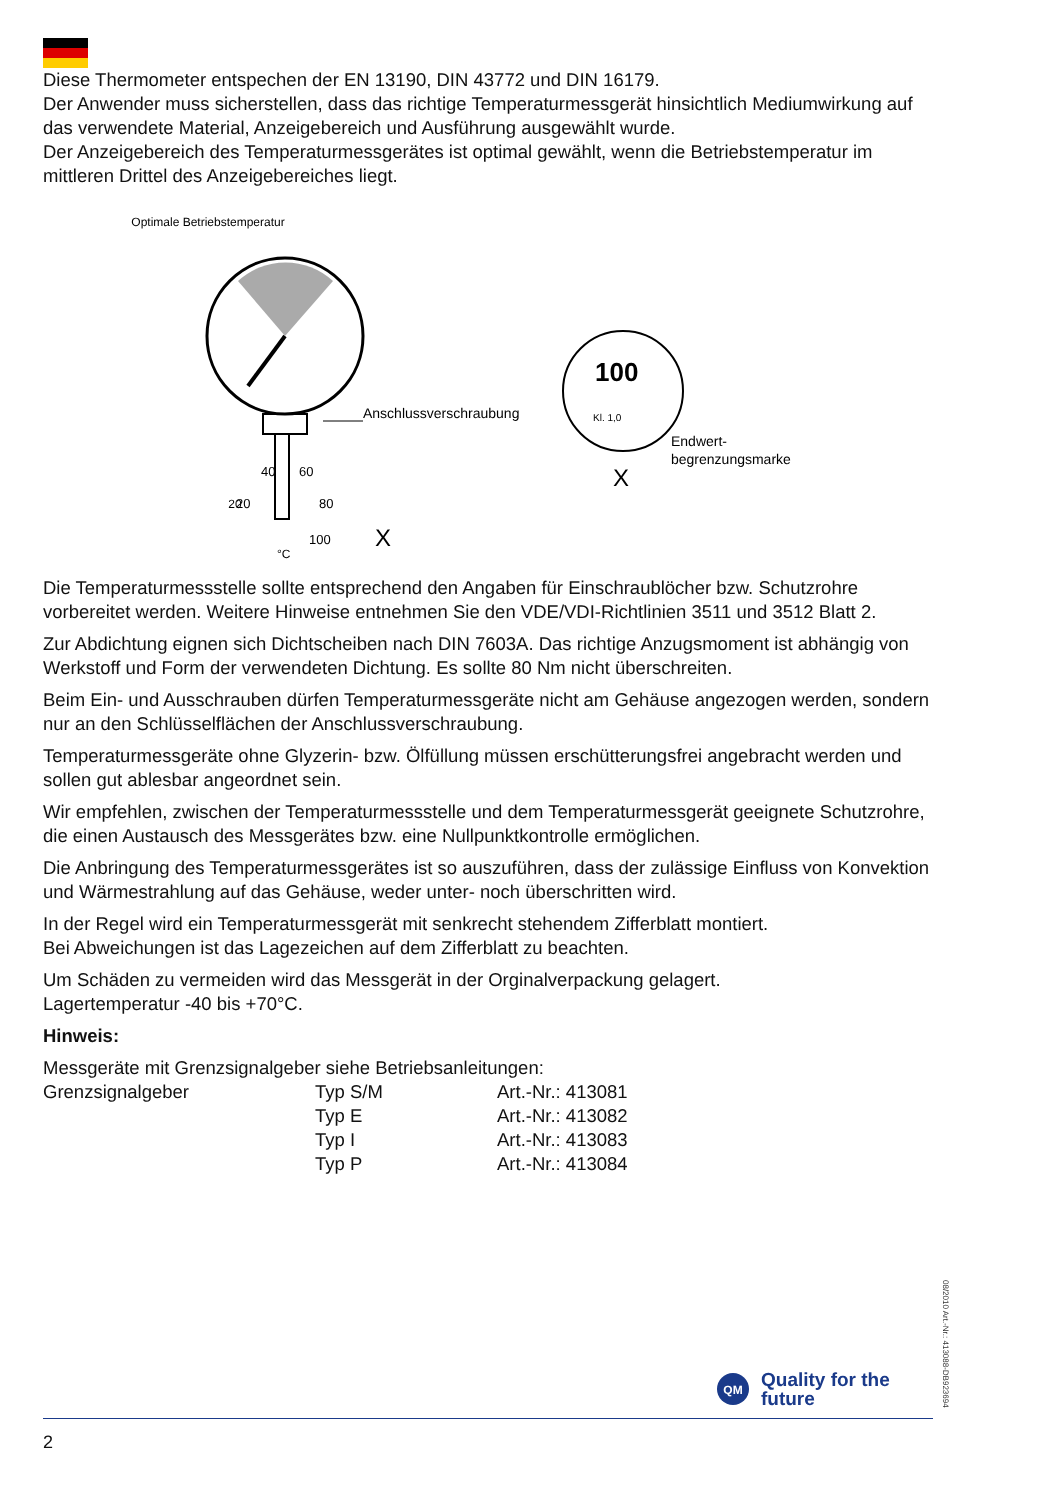Diese Thermometer entspechen der EN 13190, DIN 43772 und DIN 16179.
Der Anwender muss sicherstellen, dass das richtige Temperaturmessgerät hinsichtlich Mediumwirkung auf das verwendete Material, Anzeigebereich und Ausführung ausgewählt wurde.
Der Anzeigebereich des Temperaturmessgerätes ist optimal gewählt, wenn die Betriebstemperatur im mittleren Drittel des Anzeigebereiches liegt.
Optimale Betriebstemperatur
20
40
60
20
80
100
°C
X
Anschlussverschraubung
X
100
Kl. 1,0
Endwert-
begrenzungsmarke
Die Temperaturmessstelle sollte entsprechend den Angaben für Einschraublöcher bzw. Schutzrohre vorbereitet werden. Weitere Hinweise entnehmen Sie den VDE/VDI-Richtlinien 3511 und 3512 Blatt 2.
Zur Abdichtung eignen sich Dichtscheiben nach DIN 7603A. Das richtige Anzugsmoment ist abhängig von Werkstoff und Form der verwendeten Dichtung. Es sollte 80 Nm nicht überschreiten.
Beim Ein- und Ausschrauben dürfen Temperaturmessgeräte nicht am Gehäuse angezogen werden, sondern nur an den Schlüsselflächen der Anschlussverschraubung.
Temperaturmessgeräte ohne Glyzerin- bzw. Ölfüllung müssen erschütterungsfrei angebracht werden und sollen gut ablesbar angeordnet sein.
Wir empfehlen, zwischen der Temperaturmessstelle und dem Temperaturmessgerät geeignete Schutzrohre, die einen Austausch des Messgerätes bzw. eine Nullpunktkontrolle ermöglichen.
Die Anbringung des Temperaturmessgerätes ist so auszuführen, dass der zulässige Einfluss von Konvektion und Wärmestrahlung auf das Gehäuse, weder unter- noch überschritten wird.
In der Regel wird ein Temperaturmessgerät mit senkrecht stehendem Zifferblatt montiert.
Bei Abweichungen ist das Lagezeichen auf dem Zifferblatt zu beachten.
Um Schäden zu vermeiden wird das Messgerät in der Orginalverpackung gelagert.
Lagertemperatur -40 bis +70°C.
Hinweis:
Messgeräte mit Grenzsignalgeber siehe Betriebsanleitungen:
| Grenzsignalgeber | Typ S/M | Art.-Nr.: 413081 |
| | Typ E | Art.-Nr.: 413082 |
| | Typ I | Art.-Nr.: 413083 |
| | Typ P | Art.-Nr.: 413084 |
08/2010 Art.-Nr.: 413088-DB923694
QM
Quality for the
future
2